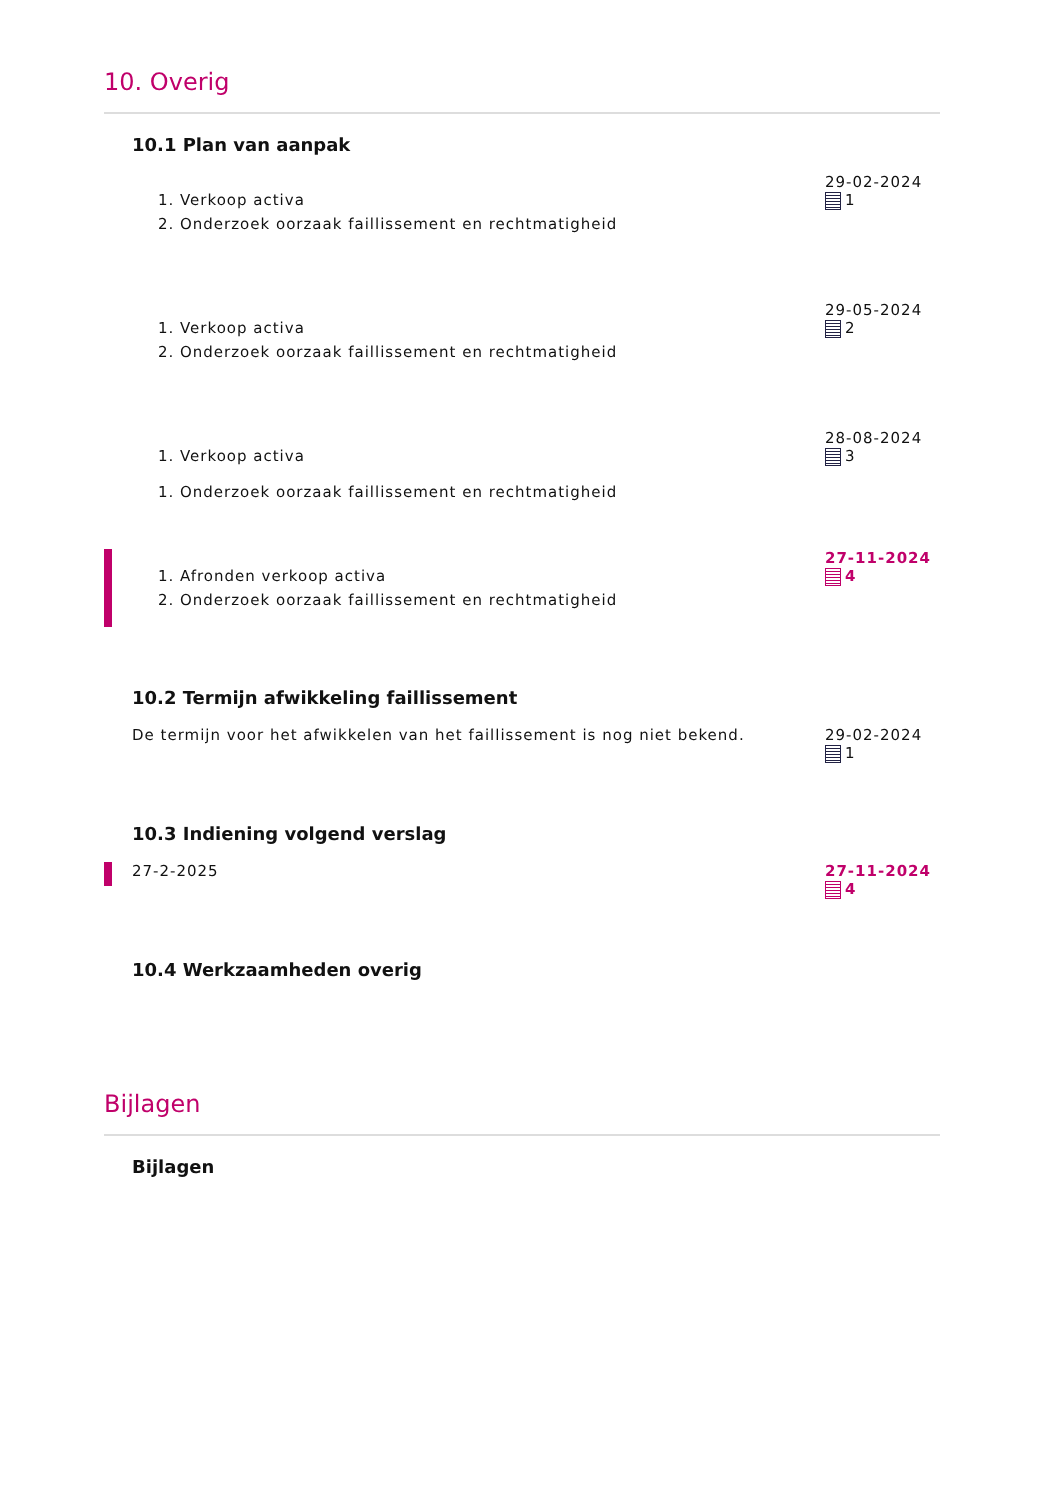10. Overig
10.1 Plan van aanpak
1. Verkoop activa
2. Onderzoek oorzaak faillissement en rechtmatigheid
29-02-2024
1
1. Verkoop activa
2. Onderzoek oorzaak faillissement en rechtmatigheid
29-05-2024
2
1. Verkoop activa
1. Onderzoek oorzaak faillissement en rechtmatigheid
28-08-2024
3
1. Afronden verkoop activa
2. Onderzoek oorzaak faillissement en rechtmatigheid
27-11-2024
4
10.2 Termijn afwikkeling faillissement
De termijn voor het afwikkelen van het faillissement is nog niet bekend.
29-02-2024
1
10.3 Indiening volgend verslag
27-2-2025
27-11-2024
4
10.4 Werkzaamheden overig
Bijlagen
Bijlagen